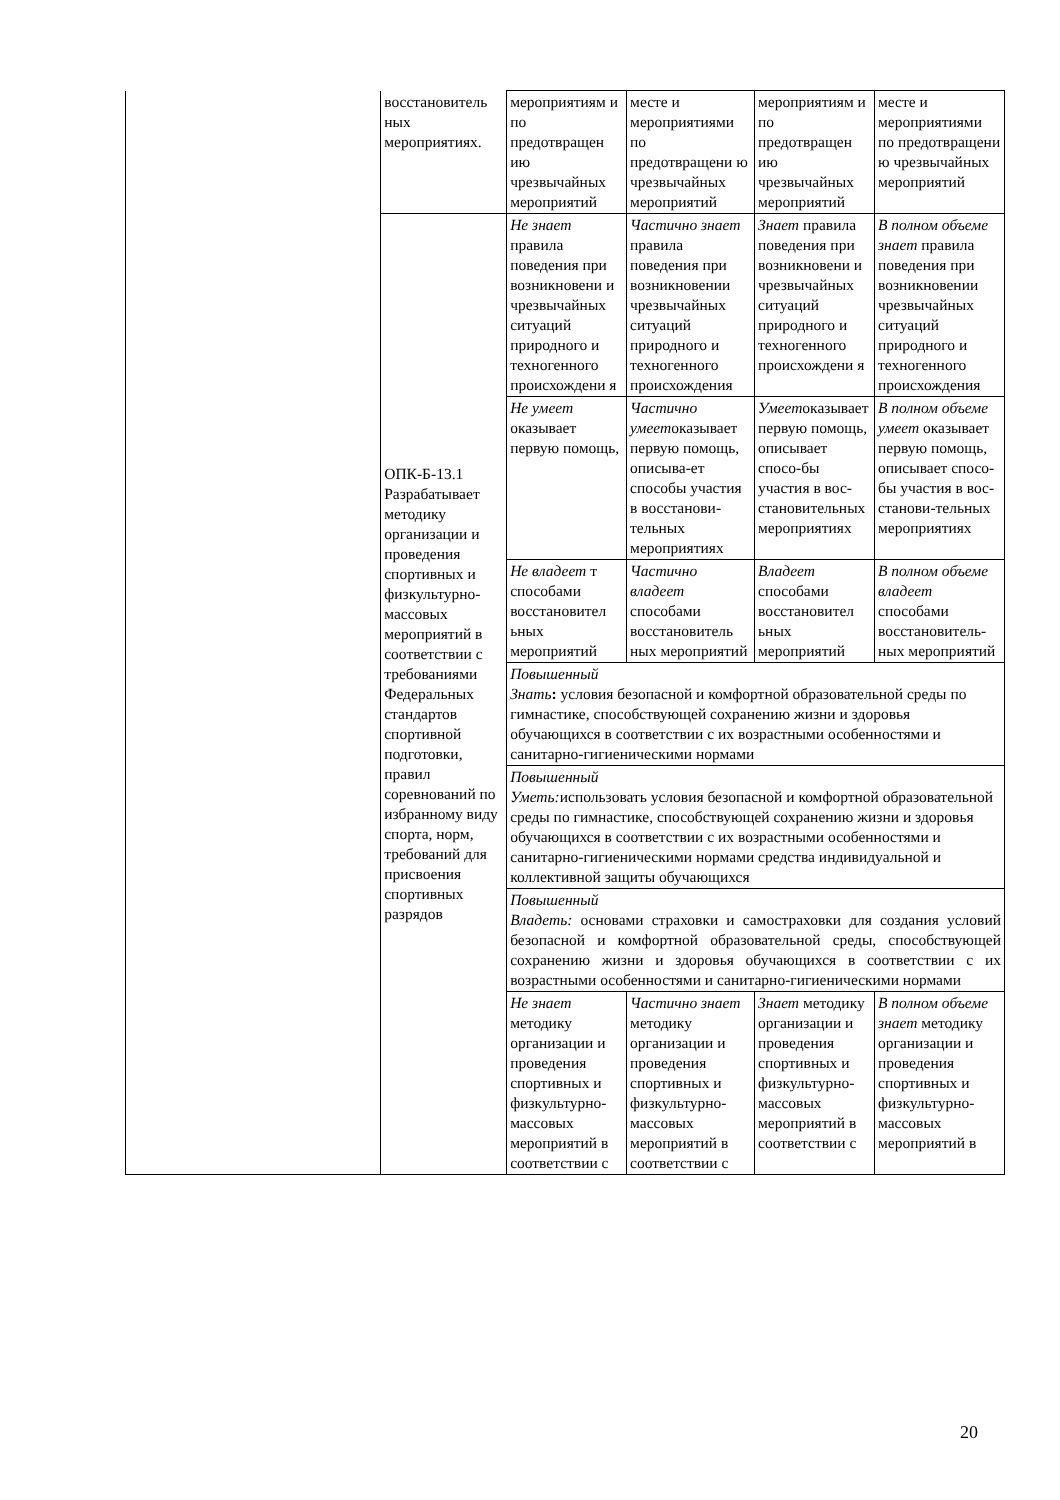| | восстановитель ных мероприятиях. | мероприятиям и по предотвращен ию чрезвычайных мероприятий | месте и мероприятиями по предотвращени ю чрезвычайных мероприятий | мероприятиям и по предотвращен ию чрезвычайных мероприятий | месте и мероприятиями по предотвращени ю чрезвычайных мероприятий |
| | ОПК-Б-13.1 Разрабатывает методику организации и проведения спортивных и физкультурно-массовых мероприятий в соответствии с требованиями Федеральных стандартов спортивной подготовки, правил соревнований по избранному виду спорта, норм, требований для присвоения спортивных разрядов | Не знает правила поведения при возникновени и чрезвычайных ситуаций природного и техногенного происхождени я | Частично знает правила поведения при возникновении чрезвычайных ситуаций природного и техногенного происхождения | Знает правила поведения при возникновени и чрезвычайных ситуаций природного и техногенного происхождени я | В полном объеме знает правила поведения при возникновении чрезвычайных ситуаций природного и техногенного происхождения |
| | | Не умеет оказывает первую помощь, | Частично умеет оказывает первую помощь, описыва-ет способы участия в восстанови-тельных мероприятиях | Умеет оказывает первую помощь, описывает спосо-бы участия в вос-становительных мероприятиях | В полном объеме умеет оказывает первую помощь, описывает спосо-бы участия в вос-станови-тельных мероприятиях |
| | | Не владеет т способами восстановител ьных мероприятий | Частично владеет способами восстановитель ных мероприятий | Владеет способами восстановител ьных мероприятий | В полном объеме владеет способами восстановитель-ных мероприятий |
| | | Повышенный Знать : условия безопасной и комфортной образовательной среды по гимнастике, способствующей сохранению жизни и здоровья обучающихся в соответствии с их возрастными особенностями и санитарно-гигиеническими нормами | | | |
| | | Повышенный Уметь: использовать условия безопасной и комфортной образовательной среды по гимнастике, способствующей сохранению жизни и здоровья обучающихся в соответствии с их возрастными особенностями и санитарно-гигиеническими нормами средства индивидуальной и коллективной защиты обучающихся | | | |
| | | Повышенный Владеть: основами страховки и самостраховки для создания условий безопасной и комфортной образовательной среды, способствующей сохранению жизни и здоровья обучающихся в соответствии с их возрастными особенностями и санитарно-гигиеническими нормами | | | |
| | | Не знает методику организации и проведения спортивных и физкультурно-массовых мероприятий в соответствии с | Частично знает методику организации и проведения спортивных и физкультурно-массовых мероприятий в соответствии с | Знает методику организации и проведения спортивных и физкультурно-массовых мероприятий в соответствии с | В полном объеме знает методику организации и проведения спортивных и физкультурно-массовых мероприятий в |
20